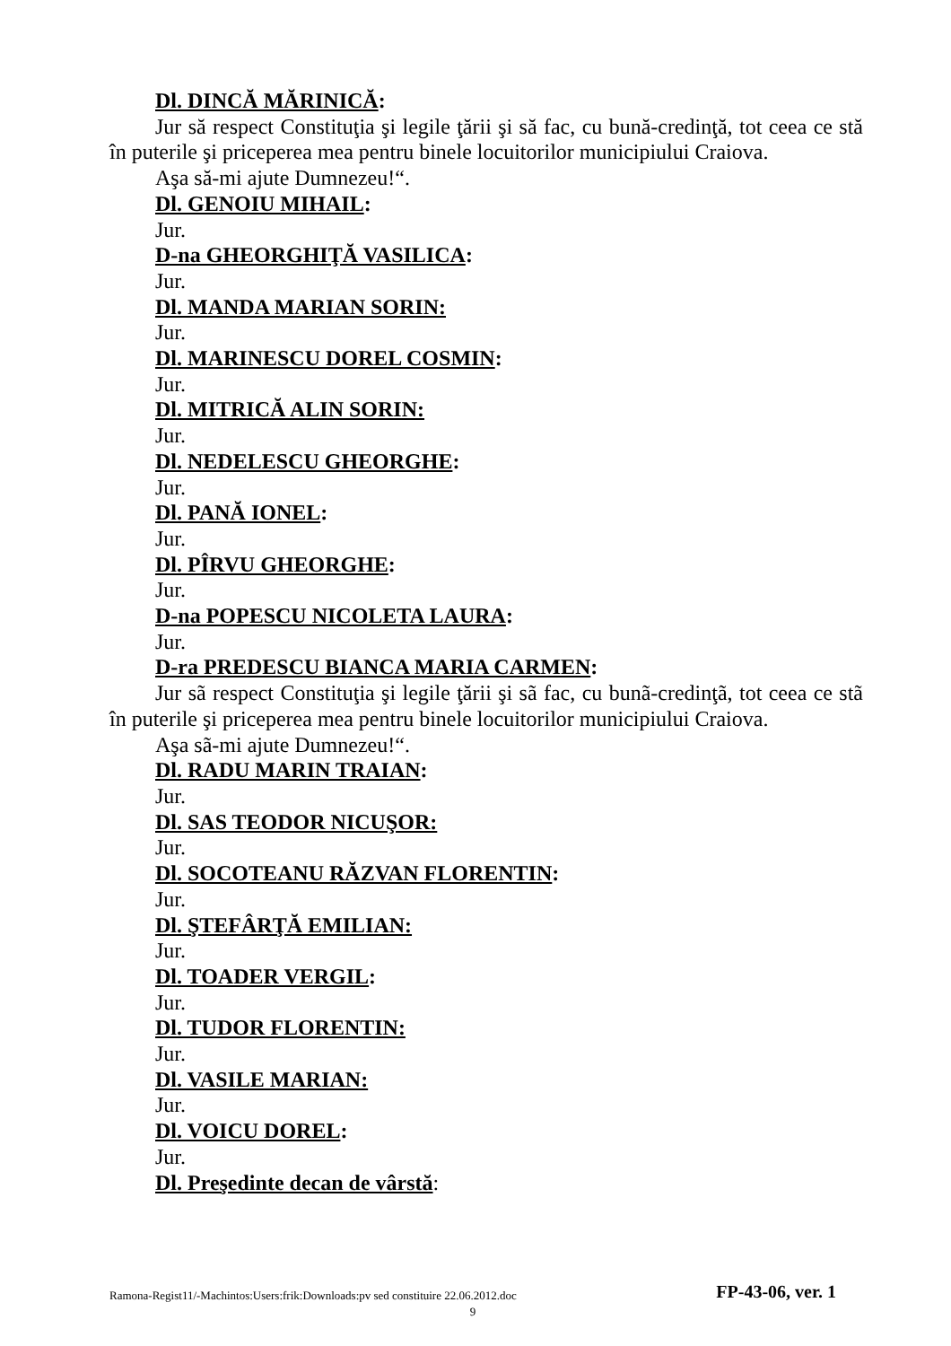Dl. DINCĂ MĂRINICĂ:
Jur să respect Constituţia şi legile ţării şi să fac, cu bună-credinţă, tot ceea ce stă în puterile şi priceperea mea pentru binele locuitorilor municipiului Craiova.
Aşa să-mi ajute Dumnezeu!“.
Dl. GENOIU MIHAIL:
Jur.
D-na GHEORGHIŢĂ VASILICA:
Jur.
Dl. MANDA MARIAN SORIN:
Jur.
Dl. MARINESCU DOREL COSMIN:
Jur.
Dl. MITRICĂ ALIN SORIN:
Jur.
Dl. NEDELESCU GHEORGHE:
Jur.
Dl. PANĂ IONEL:
Jur.
Dl. PÎRVU GHEORGHE:
Jur.
D-na POPESCU NICOLETA LAURA:
Jur.
D-ra PREDESCU BIANCA MARIA CARMEN:
Jur sã respect Constituţia şi legile ţării şi sã fac, cu bunã-credinţã, tot ceea ce stã în puterile şi priceperea mea pentru binele locuitorilor municipiului Craiova.
Aşa sã-mi ajute Dumnezeu!“.
Dl. RADU MARIN TRAIAN:
Jur.
Dl. SAS TEODOR NICUŞOR:
Jur.
Dl. SOCOTEANU RĂZVAN FLORENTIN:
Jur.
Dl. ŞTEFÂRŢĂ EMILIAN:
Jur.
Dl. TOADER VERGIL:
Jur.
Dl. TUDOR FLORENTIN:
Jur.
Dl. VASILE MARIAN:
Jur.
Dl. VOICU DOREL:
Jur.
Dl. Preşedinte decan de vârstă:
Ramona-Regist11/-Machintos:Users:frik:Downloads:pv sed constituire 22.06.2012.doc FP-43-06, ver. 1
9